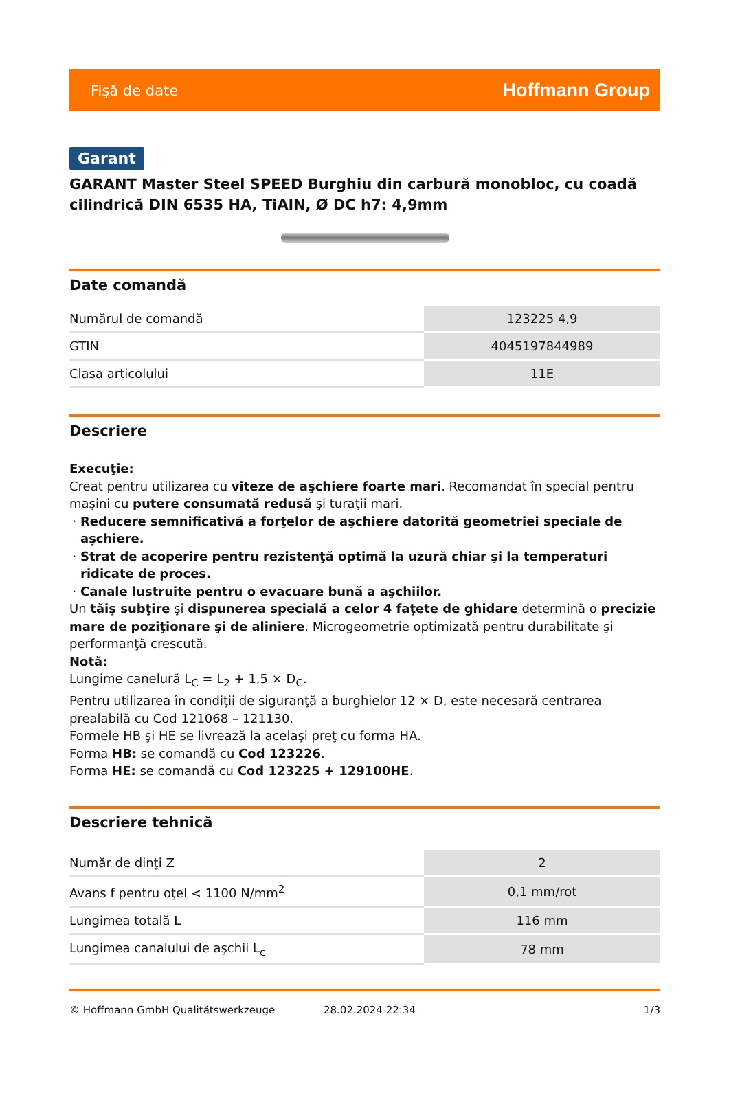Fişă de date Hoffmann Group
Garant
GARANT Master Steel SPEED Burghiu din carbură monobloc, cu coadă cilindrică DIN 6535 HA, TiAlN, Ø DC h7: 4,9mm
Date comandă
| Numărul de comandă | 123225 4,9 |
| GTIN | 4045197844989 |
| Clasa articolului | 11E |
Descriere
Execuţie:
Creat pentru utilizarea cu viteze de aşchiere foarte mari. Recomandat în special pentru maşini cu putere consumată redusă şi turaţii mari.
Reducere semnificativă a forţelor de aşchiere datorită geometriei speciale de aşchiere.
Strat de acoperire pentru rezistenţă optimă la uzură chiar şi la temperaturi ridicate de proces.
Canale lustruite pentru o evacuare bună a aşchiilor.
Un tăiş subţire şi dispunerea specială a celor 4 faţete de ghidare determină o precizie mare de poziţionare şi de aliniere. Microgeometrie optimizată pentru durabilitate şi performanţă crescută.
Notă:
Lungime canelură L<sub>C</sub> = L<sub>2</sub> + 1,5 × D<sub>C</sub>.
Pentru utilizarea în condiţii de siguranţă a burghielor 12 × D, este necesară centrarea prealabilă cu Cod 121068 – 121130.
Formele HB şi HE se livrează la acelaşi preţ cu forma HA.
Forma HB: se comandă cu Cod 123226.
Forma HE: se comandă cu Cod 123225 + 129100HE.
Descriere tehnică
| Număr de dinţi Z | 2 |
| Avans f pentru oţel < 1100 N/mm<sup>2</sup> | 0,1 mm/rot |
| Lungimea totală L | 116 mm |
| Lungimea canalului de aşchii L<sub>c</sub> | 78 mm |
© Hoffmann GmbH Qualitätswerkzeuge 28.02.2024 22:34 1/3